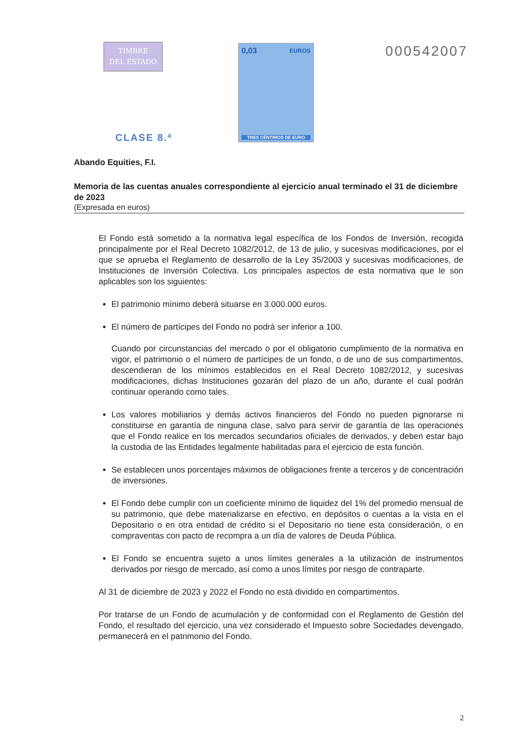TIMBRE
DEL ESTADO
0,03 EUROS
TRES CÉNTIMOS DE EURO
000542007
CLASE 8.ª
Abando Equities, F.I.
Memoria de las cuentas anuales correspondiente al ejercicio anual terminado el 31 de diciembre de 2023
(Expresada en euros)
El Fondo está sometido a la normativa legal específica de los Fondos de Inversión, recogida principalmente por el Real Decreto 1082/2012, de 13 de julio, y sucesivas modificaciones, por el que se aprueba el Reglamento de desarrollo de la Ley 35/2003 y sucesivas modificaciones, de Instituciones de Inversión Colectiva. Los principales aspectos de esta normativa que le son aplicables son los siguientes:
El patrimonio mínimo deberá situarse en 3.000.000 euros.
El número de partícipes del Fondo no podrá ser inferior a 100.
Cuando por circunstancias del mercado o por el obligatorio cumplimiento de la normativa en vigor, el patrimonio o el número de partícipes de un fondo, o de uno de sus compartimentos, descendieran de los mínimos establecidos en el Real Decreto 1082/2012, y sucesivas modificaciones, dichas Instituciones gozarán del plazo de un año, durante el cual podrán continuar operando como tales.
Los valores mobiliarios y demás activos financieros del Fondo no pueden pignorarse ni constituirse en garantía de ninguna clase, salvo para servir de garantía de las operaciones que el Fondo realice en los mercados secundarios oficiales de derivados, y deben estar bajo la custodia de las Entidades legalmente habilitadas para el ejercicio de esta función.
Se establecen unos porcentajes máximos de obligaciones frente a terceros y de concentración de inversiones.
El Fondo debe cumplir con un coeficiente mínimo de liquidez del 1% del promedio mensual de su patrimonio, que debe materializarse en efectivo, en depósitos o cuentas a la vista en el Depositario o en otra entidad de crédito si el Depositario no tiene esta consideración, o en compraventas con pacto de recompra a un día de valores de Deuda Pública.
El Fondo se encuentra sujeto a unos límites generales a la utilización de instrumentos derivados por riesgo de mercado, así como a unos límites por riesgo de contraparte.
Al 31 de diciembre de 2023 y 2022 el Fondo no está dividido en compartimentos.
Por tratarse de un Fondo de acumulación y de conformidad con el Reglamento de Gestión del Fondo, el resultado del ejercicio, una vez considerado el Impuesto sobre Sociedades devengado, permanecerá en el patrimonio del Fondo.
2